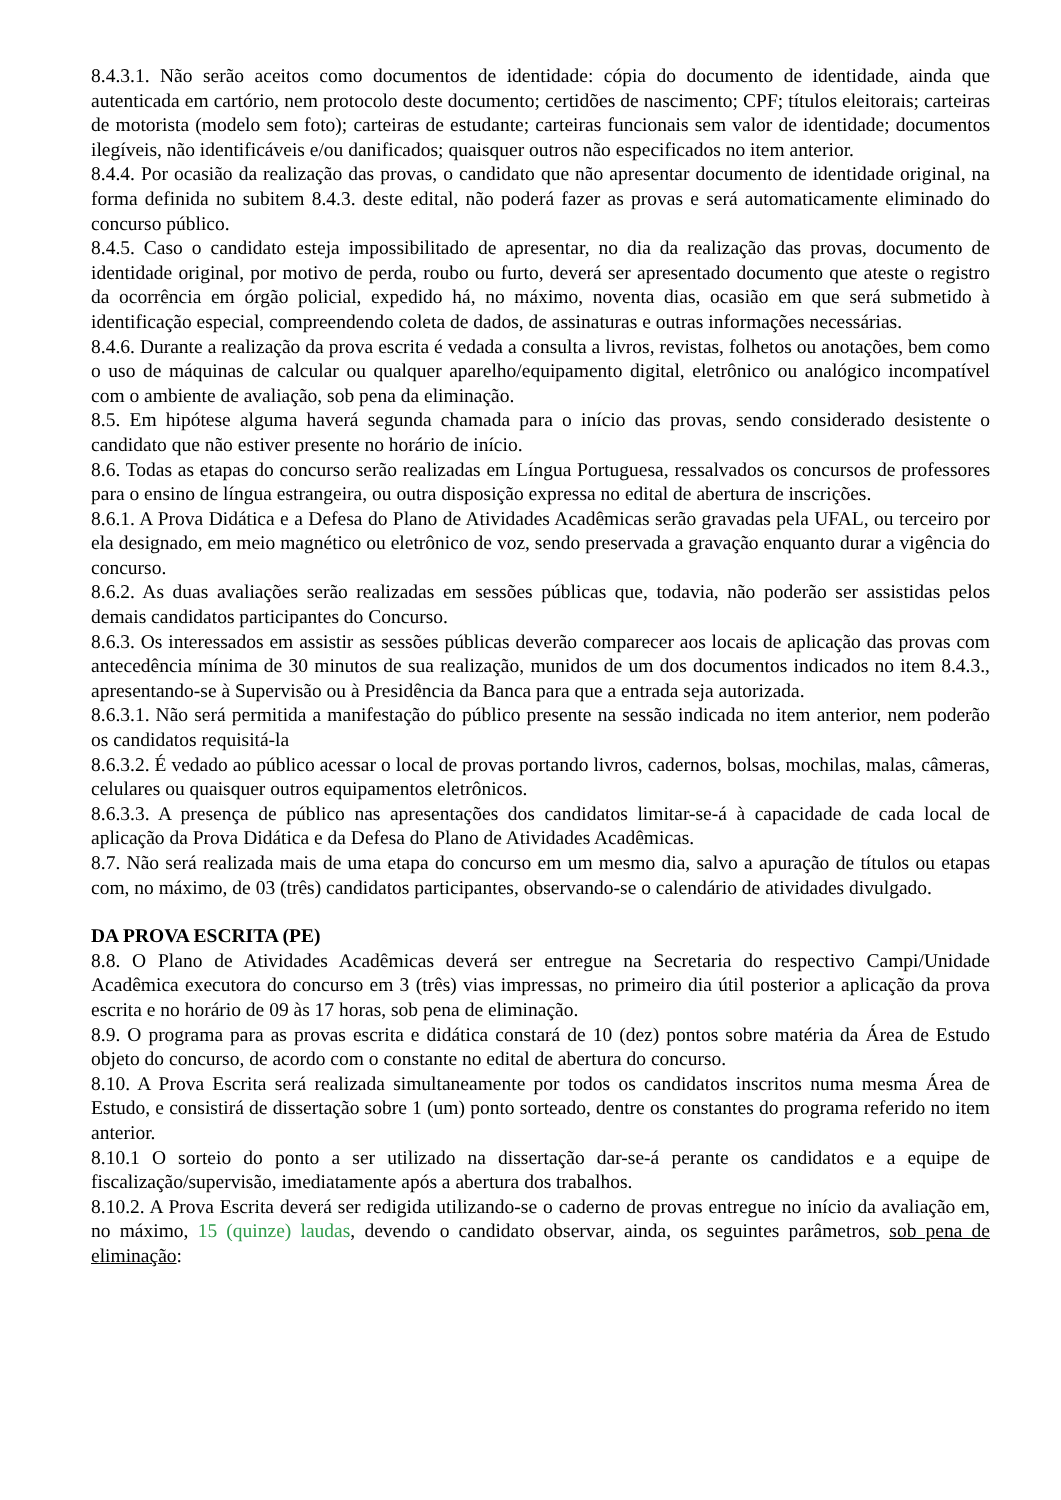8.4.3.1. Não serão aceitos como documentos de identidade: cópia do documento de identidade, ainda que autenticada em cartório, nem protocolo deste documento; certidões de nascimento; CPF; títulos eleitorais; carteiras de motorista (modelo sem foto); carteiras de estudante; carteiras funcionais sem valor de identidade; documentos ilegíveis, não identificáveis e/ou danificados; quaisquer outros não especificados no item anterior.
8.4.4. Por ocasião da realização das provas, o candidato que não apresentar documento de identidade original, na forma definida no subitem 8.4.3. deste edital, não poderá fazer as provas e será automaticamente eliminado do concurso público.
8.4.5. Caso o candidato esteja impossibilitado de apresentar, no dia da realização das provas, documento de identidade original, por motivo de perda, roubo ou furto, deverá ser apresentado documento que ateste o registro da ocorrência em órgão policial, expedido há, no máximo, noventa dias, ocasião em que será submetido à identificação especial, compreendendo coleta de dados, de assinaturas e outras informações necessárias.
8.4.6. Durante a realização da prova escrita é vedada a consulta a livros, revistas, folhetos ou anotações, bem como o uso de máquinas de calcular ou qualquer aparelho/equipamento digital, eletrônico ou analógico incompatível com o ambiente de avaliação, sob pena da eliminação.
8.5. Em hipótese alguma haverá segunda chamada para o início das provas, sendo considerado desistente o candidato que não estiver presente no horário de início.
8.6. Todas as etapas do concurso serão realizadas em Língua Portuguesa, ressalvados os concursos de professores para o ensino de língua estrangeira, ou outra disposição expressa no edital de abertura de inscrições.
8.6.1. A Prova Didática e a Defesa do Plano de Atividades Acadêmicas serão gravadas pela UFAL, ou terceiro por ela designado, em meio magnético ou eletrônico de voz, sendo preservada a gravação enquanto durar a vigência do concurso.
8.6.2. As duas avaliações serão realizadas em sessões públicas que, todavia, não poderão ser assistidas pelos demais candidatos participantes do Concurso.
8.6.3. Os interessados em assistir as sessões públicas deverão comparecer aos locais de aplicação das provas com antecedência mínima de 30 minutos de sua realização, munidos de um dos documentos indicados no item 8.4.3., apresentando-se à Supervisão ou à Presidência da Banca para que a entrada seja autorizada.
8.6.3.1. Não será permitida a manifestação do público presente na sessão indicada no item anterior, nem poderão os candidatos requisitá-la
8.6.3.2. É vedado ao público acessar o local de provas portando livros, cadernos, bolsas, mochilas, malas, câmeras, celulares ou quaisquer outros equipamentos eletrônicos.
8.6.3.3. A presença de público nas apresentações dos candidatos limitar-se-á à capacidade de cada local de aplicação da Prova Didática e da Defesa do Plano de Atividades Acadêmicas.
8.7. Não será realizada mais de uma etapa do concurso em um mesmo dia, salvo a apuração de títulos ou etapas com, no máximo, de 03 (três) candidatos participantes, observando-se o calendário de atividades divulgado.
DA PROVA ESCRITA (PE)
8.8. O Plano de Atividades Acadêmicas deverá ser entregue na Secretaria do respectivo Campi/Unidade Acadêmica executora do concurso em 3 (três) vias impressas, no primeiro dia útil posterior a aplicação da prova escrita e no horário de 09 às 17 horas, sob pena de eliminação.
8.9. O programa para as provas escrita e didática constará de 10 (dez) pontos sobre matéria da Área de Estudo objeto do concurso, de acordo com o constante no edital de abertura do concurso.
8.10. A Prova Escrita será realizada simultaneamente por todos os candidatos inscritos numa mesma Área de Estudo, e consistirá de dissertação sobre 1 (um) ponto sorteado, dentre os constantes do programa referido no item anterior.
8.10.1 O sorteio do ponto a ser utilizado na dissertação dar-se-á perante os candidatos e a equipe de fiscalização/supervisão, imediatamente após a abertura dos trabalhos.
8.10.2. A Prova Escrita deverá ser redigida utilizando-se o caderno de provas entregue no início da avaliação em, no máximo, 15 (quinze) laudas, devendo o candidato observar, ainda, os seguintes parâmetros, sob pena de eliminação: